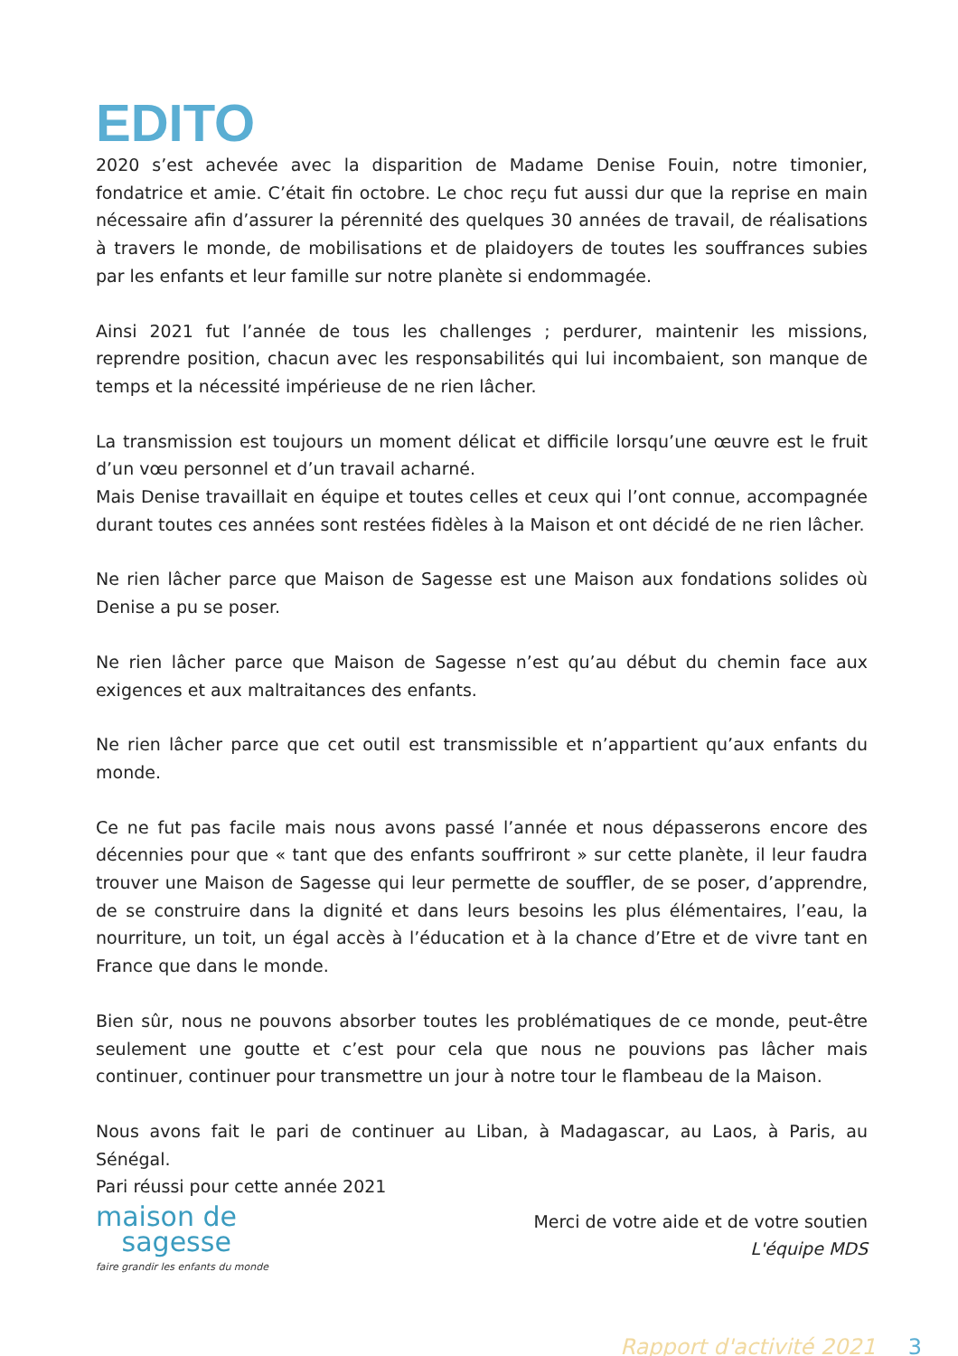EDITO
2020 s’est achevée avec la disparition de Madame Denise Fouin, notre timonier, fondatrice et amie. C’était fin octobre. Le choc reçu fut aussi dur que la reprise en main nécessaire afin d’assurer la pérennité des quelques 30 années de travail, de réalisations à travers le monde, de mobilisations et de plaidoyers de toutes les souffrances subies par les enfants et leur famille sur notre planète si endommagée.
Ainsi 2021 fut l’année de tous les challenges ; perdurer, maintenir les missions, reprendre position, chacun avec les responsabilités qui lui incombaient, son manque de temps et la nécessité impérieuse de ne rien lâcher.
La transmission est toujours un moment délicat et difficile lorsqu’une œuvre est le fruit d’un vœu personnel et d’un travail acharné.
Mais Denise travaillait en équipe et toutes celles et ceux qui l’ont connue, accompagnée durant toutes ces années sont restées fidèles à la Maison et ont décidé de ne rien lâcher.
Ne rien lâcher parce que Maison de Sagesse est une Maison aux fondations solides où Denise a pu se poser.
Ne rien lâcher parce que Maison de Sagesse n’est qu’au début du chemin face aux exigences et aux maltraitances des enfants.
Ne rien lâcher parce que cet outil est transmissible et n’appartient qu’aux enfants du monde.
Ce ne fut pas facile mais nous avons passé l’année et nous dépasserons encore des décennies pour que « tant que des enfants souffriront » sur cette planète, il leur faudra trouver une Maison de Sagesse qui leur permette de souffler, de se poser, d’apprendre, de se construire dans la dignité et dans leurs besoins les plus élémentaires, l’eau, la nourriture, un toit, un égal accès à l’éducation et à la chance d’Etre et de vivre tant en France que dans le monde.
Bien sûr, nous ne pouvons absorber toutes les problématiques de ce monde, peut-être seulement une goutte et c’est pour cela que nous ne pouvions pas lâcher mais continuer, continuer pour transmettre un jour à notre tour le flambeau de la Maison.
Nous avons fait le pari de continuer au Liban, à Madagascar, au Laos, à Paris, au Sénégal.
Pari réussi pour cette année 2021
maison de
sagesse
faire grandir les enfants du monde
Merci de votre aide et de votre soutien
L'équipe MDS
Rapport d'activité 2021 3